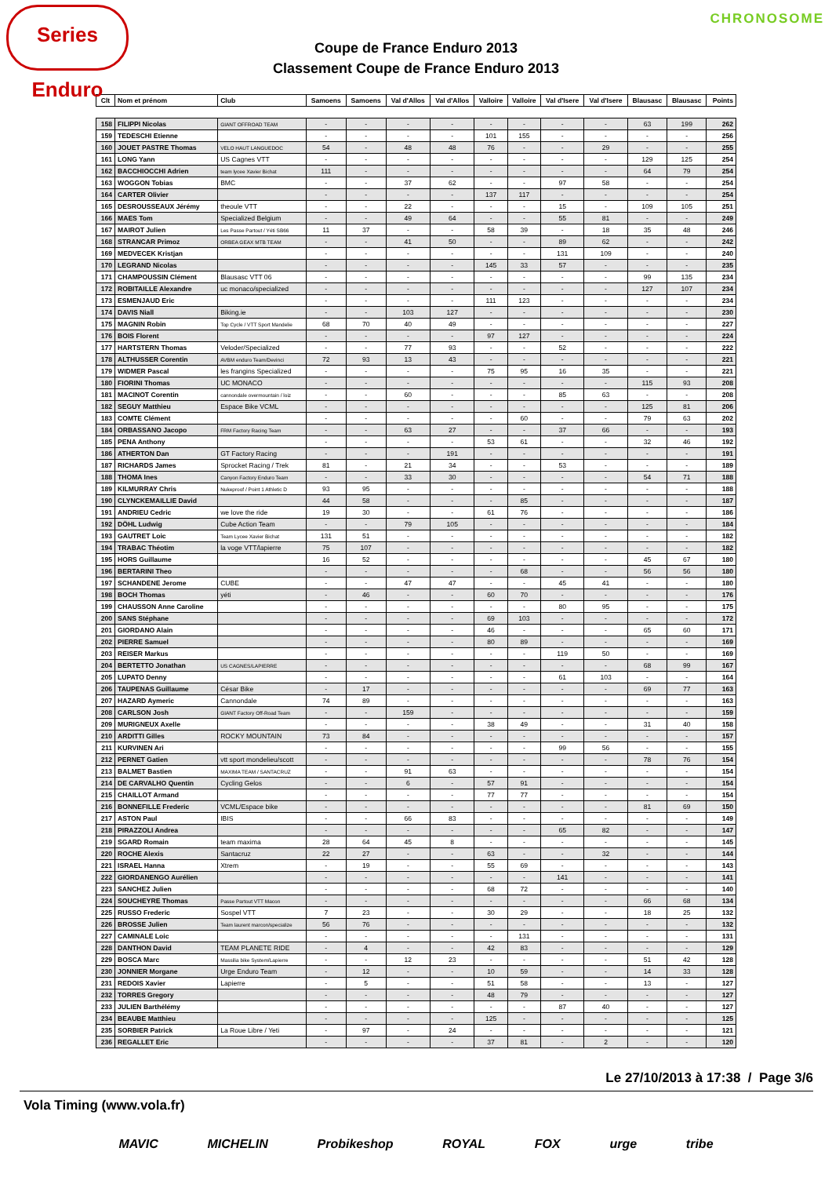Series Enduro
CHRONOSOME
Coupe de France Enduro 2013
Classement Coupe de France Enduro 2013
| Clt | Nom et prénom | Club | Samoens | Samoens | Val d'Allos | Val d'Allos | Valloire | Valloire | Val d'Isere | Val d'Isere | Blausasc | Blausasc | Points |
| --- | --- | --- | --- | --- | --- | --- | --- | --- | --- | --- | --- | --- | --- |
| 158 | FILIPPI Nicolas | GIANT OFFROAD TEAM | - | - | - | - | - | - | - | - | 63 | 199 | 262 |
| 159 | TEDESCHI Etienne | | - | - | - | - | 101 | 155 | - | - | - | - | 256 |
| 160 | JOUET PASTRE Thomas | VELO HAUT LANGUEDOC | 54 | - | 48 | 48 | 76 | - | - | 29 | - | - | 255 |
| 161 | LONG Yann | US Cagnes VTT | - | - | - | - | - | - | - | - | 129 | 125 | 254 |
| 162 | BACCHIOCCHI Adrien | team lycee Xavier Bichat | 111 | - | - | - | - | - | - | - | 64 | 79 | 254 |
| 163 | WOGGON Tobias | BMC | - | - | 37 | 62 | - | - | 97 | 58 | - | - | 254 |
| 164 | CARTER Olivier | | - | - | - | - | 137 | 117 | - | - | - | - | 254 |
| 165 | DESROUSSEAUX Jérémy | theoule VTT | - | - | 22 | - | - | - | 15 | - | 109 | 105 | 251 |
| 166 | MAES Tom | Specialized Belgium | - | - | 49 | 64 | - | - | 55 | 81 | - | - | 249 |
| 167 | MAIROT Julien | Les Passe Partout / Yéti SB66 | 11 | 37 | - | - | 58 | 39 | - | 18 | 35 | 48 | 246 |
| 168 | STRANCAR Primoz | ORBEA GEAX MTB TEAM | - | - | 41 | 50 | - | - | 89 | 62 | - | - | 242 |
| 169 | MEDVECEK Kristjan | | - | - | - | - | - | - | 131 | 109 | - | - | 240 |
| 170 | LEGRAND Nicolas | | - | - | - | - | 145 | 33 | 57 | - | - | - | 235 |
| 171 | CHAMPOUSSIN Clément | Blausasc VTT 06 | - | - | - | - | - | - | - | - | 99 | 135 | 234 |
| 172 | ROBITAILLE Alexandre | uc monaco/specialized | - | - | - | - | - | - | - | - | 127 | 107 | 234 |
| 173 | ESMENJAUD Eric | | - | - | - | - | 111 | 123 | - | - | - | - | 234 |
| 174 | DAVIS Niall | Biking.ie | - | - | 103 | 127 | - | - | - | - | - | - | 230 |
| 175 | MAGNIN Robin | Top Cycle / VTT Sport Mandelie | 68 | 70 | 40 | 49 | - | - | - | - | - | - | 227 |
| 176 | BOIS Florent | | - | - | - | - | 97 | 127 | - | - | - | - | 224 |
| 177 | HARTSTERN Thomas | Veloder/Specialized | - | - | 77 | 93 | - | - | 52 | - | - | - | 222 |
| 178 | ALTHUSSER Corentin | AVBM enduro Team/Devinci | 72 | 93 | 13 | 43 | - | - | - | - | - | - | 221 |
| 179 | WIDMER Pascal | les frangins Specialized | - | - | - | - | 75 | 95 | 16 | 35 | - | - | 221 |
| 180 | FIORINI Thomas | UC MONACO | - | - | - | - | - | - | - | - | 115 | 93 | 208 |
| 181 | MACINOT Corentin | cannondale overmountain / loiz | - | - | 60 | - | - | - | 85 | 63 | - | - | 208 |
| 182 | SEGUY Matthieu | Espace Bike VCML | - | - | - | - | - | - | - | - | 125 | 81 | 206 |
| 183 | COMTE Clément | | - | - | - | - | - | 60 | - | - | 79 | 63 | 202 |
| 184 | ORBASSANO Jacopo | FRM Factory Racing Team | - | - | 63 | 27 | - | - | 37 | 66 | - | - | 193 |
| 185 | PENA Anthony | | - | - | - | - | 53 | 61 | - | - | 32 | 46 | 192 |
| 186 | ATHERTON Dan | GT Factory Racing | - | - | - | 191 | - | - | - | - | - | - | 191 |
| 187 | RICHARDS James | Sprocket Racing / Trek | 81 | - | 21 | 34 | - | - | 53 | - | - | - | 189 |
| 188 | THOMA Ines | Canyon Factory Enduro Team | - | - | 33 | 30 | - | - | - | - | 54 | 71 | 188 |
| 189 | KILMURRAY Chris | Nukeproof / Point 1 Athletic D | 93 | 95 | - | - | - | - | - | - | - | - | 188 |
| 190 | CLYNCKEMAILLIE David | | 44 | 58 | - | - | - | 85 | - | - | - | - | 187 |
| 191 | ANDRIEU Cedric | we love the ride | 19 | 30 | - | - | 61 | 76 | - | - | - | - | 186 |
| 192 | DÖHL Ludwig | Cube Action Team | - | - | 79 | 105 | - | - | - | - | - | - | 184 |
| 193 | GAUTRET Loic | Team Lycee Xavier Bichat | 131 | 51 | - | - | - | - | - | - | - | - | 182 |
| 194 | TRABAC Théotim | la voge VTT/lapierre | 75 | 107 | - | - | - | - | - | - | - | - | 182 |
| 195 | HORS Guillaume | | 16 | 52 | - | - | - | - | - | - | 45 | 67 | 180 |
| 196 | BERTARINI Theo | | - | - | - | - | - | 68 | - | - | 56 | 56 | 180 |
| 197 | SCHANDENE Jerome | CUBE | - | - | 47 | 47 | - | - | 45 | 41 | - | - | 180 |
| 198 | BOCH Thomas | yéti | - | 46 | - | - | 60 | 70 | - | - | - | - | 176 |
| 199 | CHAUSSON Anne Caroline | | - | - | - | - | - | - | 80 | 95 | - | - | 175 |
| 200 | SANS Stéphane | | - | - | - | - | 69 | 103 | - | - | - | - | 172 |
| 201 | GIORDANO Alain | | - | - | - | - | 46 | - | - | - | 65 | 60 | 171 |
| 202 | PIERRE Samuel | | - | - | - | - | 80 | 89 | - | - | - | - | 169 |
| 203 | REISER Markus | | - | - | - | - | - | - | 119 | 50 | - | - | 169 |
| 204 | BERTETTO Jonathan | US CAGNES/LAPIERRE | - | - | - | - | - | - | - | - | 68 | 99 | 167 |
| 205 | LUPATO Denny | | - | - | - | - | - | - | 61 | 103 | - | - | 164 |
| 206 | TAUPENAS Guillaume | César Bike | - | 17 | - | - | - | - | - | - | 69 | 77 | 163 |
| 207 | HAZARD Aymeric | Cannondale | 74 | 89 | - | - | - | - | - | - | - | - | 163 |
| 208 | CARLSON Josh | GIANT Factory Off-Road Team | - | - | 159 | - | - | - | - | - | - | - | 159 |
| 209 | MURIGNEUX Axelle | | - | - | - | - | 38 | 49 | - | - | 31 | 40 | 158 |
| 210 | ARDITTI Gilles | ROCKY MOUNTAIN | 73 | 84 | - | - | - | - | - | - | - | - | 157 |
| 211 | KURVINEN Ari | | - | - | - | - | - | - | 99 | 56 | - | - | 155 |
| 212 | PERNET Gatien | vtt sport mondelieu/scott | - | - | - | - | - | - | - | - | 78 | 76 | 154 |
| 213 | BALMET Bastien | MAXIMA TEAM / SANTACRUZ | - | - | 91 | 63 | - | - | - | - | - | - | 154 |
| 214 | DE CARVALHO Quentin | Cycling Gelos | - | - | 6 | - | 57 | 91 | - | - | - | - | 154 |
| 215 | CHAILLOT Armand | | - | - | - | - | 77 | 77 | - | - | - | - | 154 |
| 216 | BONNEFILLE Frederic | VCML/Espace bike | - | - | - | - | - | - | - | - | 81 | 69 | 150 |
| 217 | ASTON Paul | IBIS | - | - | 66 | 83 | - | - | - | - | - | - | 149 |
| 218 | PIRAZZOLI Andrea | | - | - | - | - | - | - | 65 | 82 | - | - | 147 |
| 219 | SGARD Romain | team maxima | 28 | 64 | 45 | 8 | - | - | - | - | - | - | 145 |
| 220 | ROCHE Alexis | Santacruz | 22 | 27 | - | - | 63 | - | - | 32 | - | - | 144 |
| 221 | ISRAEL Hanna | Xtrem | - | 19 | - | - | 55 | 69 | - | - | - | - | 143 |
| 222 | GIORDANENGO Aurélien | | - | - | - | - | - | - | 141 | - | - | - | 141 |
| 223 | SANCHEZ Julien | | - | - | - | - | 68 | 72 | - | - | - | - | 140 |
| 224 | SOUCHEYRE Thomas | Passe Partout VTT Macon | - | - | - | - | - | - | - | - | 66 | 68 | 134 |
| 225 | RUSSO Frederic | Sospel VTT | 7 | 23 | - | - | 30 | 29 | - | - | 18 | 25 | 132 |
| 226 | BROSSE Julien | Team laurent marcon/specialize | 56 | 76 | - | - | - | - | - | - | - | - | 132 |
| 227 | CAMINALE Loic | | - | - | - | - | - | 131 | - | - | - | - | 131 |
| 228 | DANTHON David | TEAM PLANETE RIDE | - | 4 | - | - | 42 | 83 | - | - | - | - | 129 |
| 229 | BOSCA Marc | Massilia bike System/Lapierre | - | - | 12 | 23 | - | - | - | - | 51 | 42 | 128 |
| 230 | JONNIER Morgane | Urge Enduro Team | - | 12 | - | - | 10 | 59 | - | - | 14 | 33 | 128 |
| 231 | REDOIS Xavier | Lapierre | - | 5 | - | - | 51 | 58 | - | - | 13 | - | 127 |
| 232 | TORRES Gregory | | - | - | - | - | 48 | 79 | - | - | - | - | 127 |
| 233 | JULIEN Barthélémy | | - | - | - | - | - | - | 87 | 40 | - | - | 127 |
| 234 | BEAUBE Matthieu | | - | - | - | - | 125 | - | - | - | - | - | 125 |
| 235 | SORBIER Patrick | La Roue Libre / Yeti | - | 97 | - | 24 | - | - | - | - | - | - | 121 |
| 236 | REGALLET Eric | | - | - | - | - | 37 | 81 | - | 2 | - | - | 120 |
Le 27/10/2013 à 17:38 / Page 3/6
Vola Timing (www.vola.fr)
MAVIC MICHELIN Probikeshop ROYAL FOX urge tribe